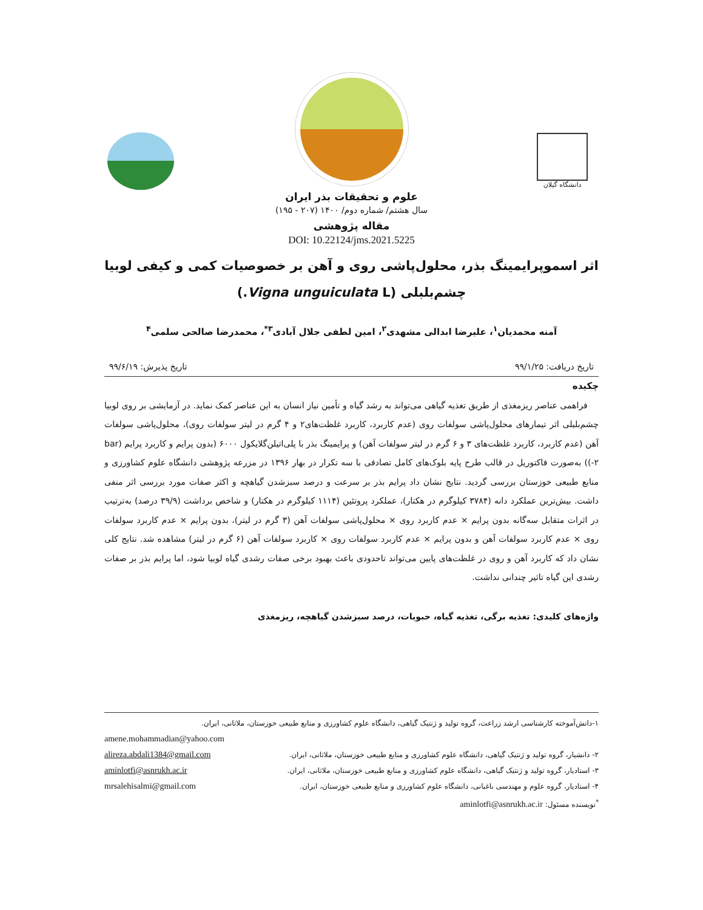دانشگاه گیلان
علوم و تحقیقات بذر ایران
سال هشتم/ شماره دوم/ ۱۴۰۰ (۲۰۷ - ۱۹۵)
مقاله پژوهشی
DOI: 10.22124/jms.2021.5225
اثر اسموپرایمینگ بذر، محلول‌پاشی روی و آهن بر خصوصیات کمی و کیفی لوبیا
چشم‌بلبلی (Vigna unguiculata L.)
آمنه محمدیان<sup>۱</sup>، علیرضا ابدالی مشهدی<sup>۲</sup>، امین لطفی جلال آبادی<sup>۳*</sup>، محمدرضا صالحی سلمی<sup>۴</sup>
تاریخ دریافت: ۹۹/۱/۲۵ تاریخ پذیرش: ۹۹/۶/۱۹
چکیده
فراهمی عناصر ریزمغذی از طریق تغذیه گیاهی می‌تواند به رشد گیاه و تأمین نیاز انسان به این عناصر کمک نماید. در آزمایشی بر روی لوبیا چشم‌بلبلی اثر تیمارهای محلول‌پاشی سولفات روی (عدم کاربرد، کاربرد غلظت‌های۲ و ۴ گرم در لیتر سولفات روی)، محلول‌پاشی سولفات آهن (عدم کاربرد، کاربرد غلظت‌های ۳ و ۶ گرم در لیتر سولفات آهن) و پرایمینگ بذر با پلی‌اتیلن‌گلایکول ۶۰۰۰ (بدون پرایم و کاربرد پرایم (bar ۲-)) به‌صورت فاکتوریل در قالب طرح پایه بلوک‌های کامل تصادفی با سه تکرار در بهار ۱۳۹۶ در مزرعه پژوهشی دانشگاه علوم کشاورزی و منابع طبیعی خوزستان بررسی گردید. نتایج نشان داد پرایم بذر بر سرعت و درصد سبزشدن گیاهچه و اکثر صفات مورد بررسی اثر منفی داشت. بیش‌ترین عملکرد دانه (۳۷۸۴ کیلوگرم در هکتار)، عملکرد پروتئین (۱۱۱۴ کیلوگرم در هکتار) و شاخص برداشت (۳۹/۹ درصد) به‌ترتیب در اثرات متقابل سه‌گانه بدون پرایم × عدم کاربرد روی × محلول‌پاشی سولفات آهن (۳ گرم در لیتر)، بدون پرایم × عدم کاربرد سولفات روی × عدم کاربرد سولفات آهن و بدون پرایم × عدم کاربرد سولفات روی × کاربرد سولفات آهن (۶ گرم در لیتر) مشاهده شد. نتایج کلی نشان داد که کاربرد آهن و روی در غلظت‌های پایین می‌تواند تاحدودی باعث بهبود برخی صفات رشدی گیاه لوبیا شود، اما پرایم بذر بر صفات رشدی این گیاه تاثیر چندانی نداشت.
واژه‌های کلیدی: تغذیه برگی، تغذیه گیاه، حبوبات، درصد سبزشدن گیاهچه، ریزمغذی
۱-دانش‌آموخته کارشناسی ارشد زراعت، گروه تولید و ژنتیک گیاهی، دانشگاه علوم کشاورزی و منابع طبیعی خوزستان، ملاثانی، ایران.
amene.mohammadian@yahoo.com
۲- دانشیار، گروه تولید و ژنتیک گیاهی، دانشگاه علوم کشاورزی و منابع طبیعی خوزستان، ملاثانی، ایران. alireza.abdali1384@gmail.com
۳- استادیار، گروه تولید و ژنتیک گیاهی، دانشگاه علوم کشاورزی و منابع طبیعی خوزستان، ملاثانی، ایران. aminlotfi@asnrukh.ac.ir
۴- استادیار، گروه علوم و مهندسی باغبانی، دانشگاه علوم کشاورزی و منابع طبیعی خوزستان، ایران. mrsalehisalmi@gmail.com
<sup>*</sup> نویسنده مسئول: aminlotfi@asnrukh.ac.ir